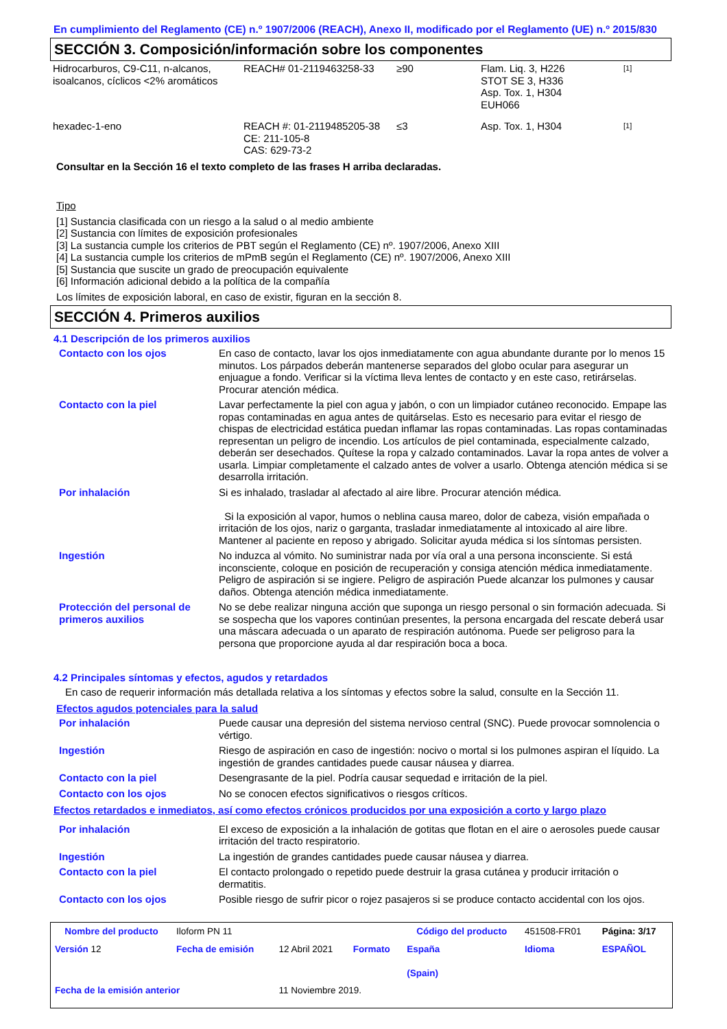En cumplimiento del Reglamento (CE) n.º 1907/2006 (REACH), Anexo II, modificado por el Reglamento (UE) n.º 2015/830
SECCIÓN 3. Composición/información sobre los componentes
| Hidrocarburos, C9-C11, n-alcanos, isoalcanos, cíclicos <2% aromáticos | REACH# 01-2119463258-33 | ≥90 | Flam. Liq. 3, H226 STOT SE 3, H336 Asp. Tox. 1, H304 EUH066 | [1] |
| hexadec-1-eno | REACH #: 01-2119485205-38 CE: 211-105-8 CAS: 629-73-2 | ≤3 | Asp. Tox. 1, H304 | [1] |
Consultar en la Sección 16 el texto completo de las frases H arriba declaradas.
Tipo
[1] Sustancia clasificada con un riesgo a la salud o al medio ambiente
[2] Sustancia con límites de exposición profesionales
[3] La sustancia cumple los criterios de PBT según el Reglamento (CE) nº. 1907/2006, Anexo XIII
[4] La sustancia cumple los criterios de mPmB según el Reglamento (CE) nº. 1907/2006, Anexo XIII
[5] Sustancia que suscite un grado de preocupación equivalente
[6] Información adicional debido a la política de la compañía
Los límites de exposición laboral, en caso de existir, figuran en la sección 8.
SECCIÓN 4. Primeros auxilios
4.1 Descripción de los primeros auxilios
| Contacto con los ojos | En caso de contacto, lavar los ojos inmediatamente con agua abundante durante por lo menos 15 minutos. Los párpados deberán mantenerse separados del globo ocular para asegurar un enjuague a fondo. Verificar si la víctima lleva lentes de contacto y en este caso, retirárselas. Procurar atención médica. |
| Contacto con la piel | Lavar perfectamente la piel con agua y jabón, o con un limpiador cutáneo reconocido. Empape las ropas contaminadas en agua antes de quitárselas. Esto es necesario para evitar el riesgo de chispas de electricidad estática puedan inflamar las ropas contaminadas. Las ropas contaminadas representan un peligro de incendio. Los artículos de piel contaminada, especialmente calzado, deberán ser desechados. Quítese la ropa y calzado contaminados. Lavar la ropa antes de volver a usarla. Limpiar completamente el calzado antes de volver a usarlo. Obtenga atención médica si se desarrolla irritación. |
| Por inhalación | Si es inhalado, trasladar al afectado al aire libre. Procurar atención médica. Si la exposición al vapor, humos o neblina causa mareo, dolor de cabeza, visión empañada o irritación de los ojos, nariz o garganta, trasladar inmediatamente al intoxicado al aire libre. Mantener al paciente en reposo y abrigado. Solicitar ayuda médica si los síntomas persisten. |
| Ingestión | No induzca al vómito. No suministrar nada por vía oral a una persona inconsciente. Si está inconsciente, coloque en posición de recuperación y consiga atención médica inmediatamente. Peligro de aspiración si se ingiere. Peligro de aspiración Puede alcanzar los pulmones y causar daños. Obtenga atención médica inmediatamente. |
| Protección del personal de primeros auxilios | No se debe realizar ninguna acción que suponga un riesgo personal o sin formación adecuada. Si se sospecha que los vapores continúan presentes, la persona encargada del rescate deberá usar una máscara adecuada o un aparato de respiración autónoma. Puede ser peligroso para la persona que proporcione ayuda al dar respiración boca a boca. |
4.2 Principales síntomas y efectos, agudos y retardados
En caso de requerir información más detallada relativa a los síntomas y efectos sobre la salud, consulte en la Sección 11.
Efectos agudos potenciales para la salud
| Por inhalación | Puede causar una depresión del sistema nervioso central (SNC). Puede provocar somnolencia o vértigo. |
| Ingestión | Riesgo de aspiración en caso de ingestión: nocivo o mortal si los pulmones aspiran el líquido. La ingestión de grandes cantidades puede causar náusea y diarrea. |
| Contacto con la piel | Desengrasante de la piel. Podría causar sequedad e irritación de la piel. |
| Contacto con los ojos | No se conocen efectos significativos o riesgos críticos. |
Efectos retardados e inmediatos, así como efectos crónicos producidos por una exposición a corto y largo plazo
| Por inhalación | El exceso de exposición a la inhalación de gotitas que flotan en el aire o aerosoles puede causar irritación del tracto respiratorio. |
| Ingestión | La ingestión de grandes cantidades puede causar náusea y diarrea. |
| Contacto con la piel | El contacto prolongado o repetido puede destruir la grasa cutánea y producir irritación o dermatitis. |
| Contacto con los ojos | Posible riesgo de sufrir picor o rojez pasajeros si se produce contacto accidental con los ojos. |
| Nombre del producto | Iloform PN 11 | | | Código del producto | 451508-FR01 | Página: 3/17 |
| Versión 12 | Fecha de emisión | 12 Abril 2021 | Formato | España (Spain) | Idioma | ESPAÑOL |
| Fecha de la emisión anterior | | 11 Noviembre 2019. | | | | |